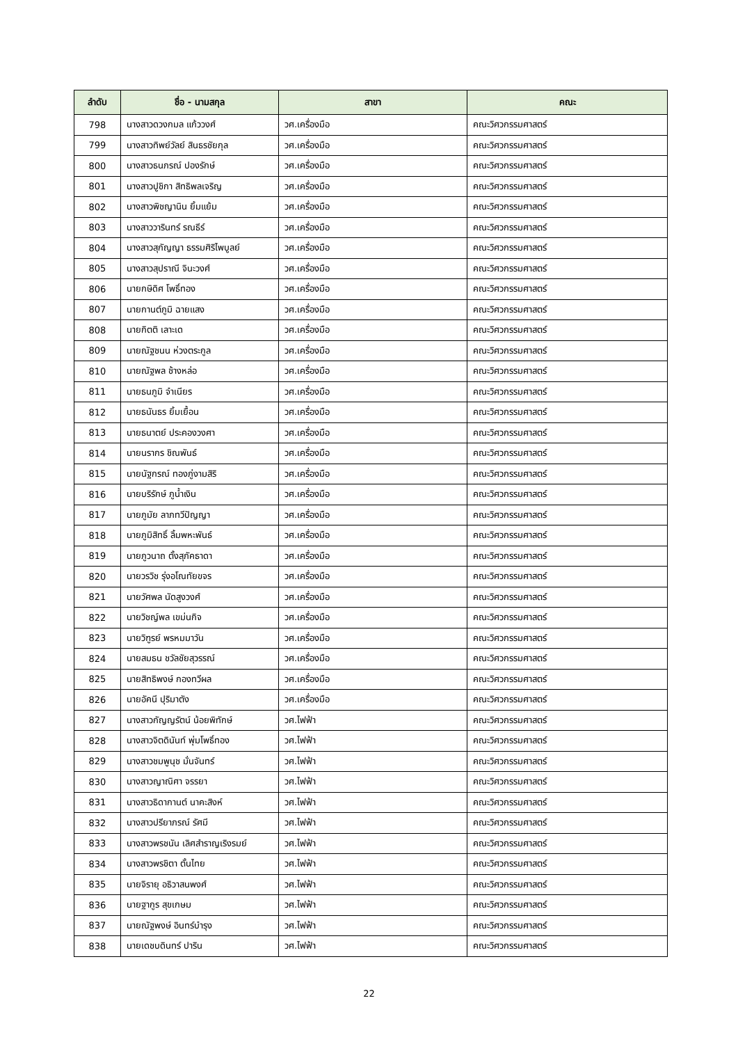| ลำดับ | ชื่อ - นามสกุล | สาขา | คณะ |
| --- | --- | --- | --- |
| 798 | นางสาวดวงกมล แก้ววงศ์ | วศ.เครื่องมือ | คณะวิศวกรรมศาสตร์ |
| 799 | นางสาวทิพย์วัลย์ สินธรชัยกุล | วศ.เครื่องมือ | คณะวิศวกรรมศาสตร์ |
| 800 | นางสาวธนภรณ์ ปองรักษ์ | วศ.เครื่องมือ | คณะวิศวกรรมศาสตร์ |
| 801 | นางสาวปูชิกา สิทธิพลเจริญ | วศ.เครื่องมือ | คณะวิศวกรรมศาสตร์ |
| 802 | นางสาวพิชญานิน ยิ้มแย้ม | วศ.เครื่องมือ | คณะวิศวกรรมศาสตร์ |
| 803 | นางสาววารินทร์ รณธีร์ | วศ.เครื่องมือ | คณะวิศวกรรมศาสตร์ |
| 804 | นางสาวสุกัญญา ธรรมศิริไพบูลย์ | วศ.เครื่องมือ | คณะวิศวกรรมศาสตร์ |
| 805 | นางสาวสุปราณี จินะวงศ์ | วศ.เครื่องมือ | คณะวิศวกรรมศาสตร์ |
| 806 | นายกษิดิศ โพธิ์ทอง | วศ.เครื่องมือ | คณะวิศวกรรมศาสตร์ |
| 807 | นายกานต์ภูมิ ฉายแสง | วศ.เครื่องมือ | คณะวิศวกรรมศาสตร์ |
| 808 | นายกิตติ เลาะเด | วศ.เครื่องมือ | คณะวิศวกรรมศาสตร์ |
| 809 | นายณัฐชนน ห่วงตระกูล | วศ.เครื่องมือ | คณะวิศวกรรมศาสตร์ |
| 810 | นายณัฐพล ช้างหล่อ | วศ.เครื่องมือ | คณะวิศวกรรมศาสตร์ |
| 811 | นายธนภูมิ จำเนียร | วศ.เครื่องมือ | คณะวิศวกรรมศาสตร์ |
| 812 | นายธนันธร ยิ้มเยื้อน | วศ.เครื่องมือ | คณะวิศวกรรมศาสตร์ |
| 813 | นายธนาตย์ ประคองวงศา | วศ.เครื่องมือ | คณะวิศวกรรมศาสตร์ |
| 814 | นายนรากร ชิณพันธ์ | วศ.เครื่องมือ | คณะวิศวกรรมศาสตร์ |
| 815 | นายนัฐกรณ์ ทองภู่งามสิริ | วศ.เครื่องมือ | คณะวิศวกรรมศาสตร์ |
| 816 | นายบริรักษ์ ภูน้ำเงิน | วศ.เครื่องมือ | คณะวิศวกรรมศาสตร์ |
| 817 | นายภูมัย ลาภทวีปัญญา | วศ.เครื่องมือ | คณะวิศวกรรมศาสตร์ |
| 818 | นายภูมิสิทธิ์ ลิ้มพหะพันธ์ | วศ.เครื่องมือ | คณะวิศวกรรมศาสตร์ |
| 819 | นายภูวนาถ ตั้งสุภัคธาดา | วศ.เครื่องมือ | คณะวิศวกรรมศาสตร์ |
| 820 | นายวรวิช รุ่งอโณทัยขจร | วศ.เครื่องมือ | คณะวิศวกรรมศาสตร์ |
| 821 | นายวัศพล นัดสูงวงศ์ | วศ.เครื่องมือ | คณะวิศวกรรมศาสตร์ |
| 822 | นายวิชญ์พล เขม่นกิจ | วศ.เครื่องมือ | คณะวิศวกรรมศาสตร์ |
| 823 | นายวิฑูรย์ พรหมมาวัน | วศ.เครื่องมือ | คณะวิศวกรรมศาสตร์ |
| 824 | นายสมธน ชวัลชัยสุวรรณ์ | วศ.เครื่องมือ | คณะวิศวกรรมศาสตร์ |
| 825 | นายสิทธิพงษ์ กองทวีผล | วศ.เครื่องมือ | คณะวิศวกรรมศาสตร์ |
| 826 | นายอัคนี ปุริมาตัง | วศ.เครื่องมือ | คณะวิศวกรรมศาสตร์ |
| 827 | นางสาวกัญญรัตน์ น้อยพิทักษ์ | วศ.ไฟฟ้า | คณะวิศวกรรมศาสตร์ |
| 828 | นางสาวจิตดินันท์ พุ่มโพธิ์ทอง | วศ.ไฟฟ้า | คณะวิศวกรรมศาสตร์ |
| 829 | นางสาวชมพูนุช มั่นจันทร์ | วศ.ไฟฟ้า | คณะวิศวกรรมศาสตร์ |
| 830 | นางสาวญาณิศา จรรยา | วศ.ไฟฟ้า | คณะวิศวกรรมศาสตร์ |
| 831 | นางสาวธิดากานต์ นาคะสิงห์ | วศ.ไฟฟ้า | คณะวิศวกรรมศาสตร์ |
| 832 | นางสาวปรียาภรณ์ รัศมี | วศ.ไฟฟ้า | คณะวิศวกรรมศาสตร์ |
| 833 | นางสาวพรชนัน เลิศสำราญเริงรมย์ | วศ.ไฟฟ้า | คณะวิศวกรรมศาสตร์ |
| 834 | นางสาวพรชิตา ตั้นไทย | วศ.ไฟฟ้า | คณะวิศวกรรมศาสตร์ |
| 835 | นายจิรายุ อธิวาสนพงศ์ | วศ.ไฟฟ้า | คณะวิศวกรรมศาสตร์ |
| 836 | นายฐากูร สุขเกษม | วศ.ไฟฟ้า | คณะวิศวกรรมศาสตร์ |
| 837 | นายณัฐพงษ์ อินทร์บำรุง | วศ.ไฟฟ้า | คณะวิศวกรรมศาสตร์ |
| 838 | นายเดชบดินทร์ ปาริน | วศ.ไฟฟ้า | คณะวิศวกรรมศาสตร์ |
22